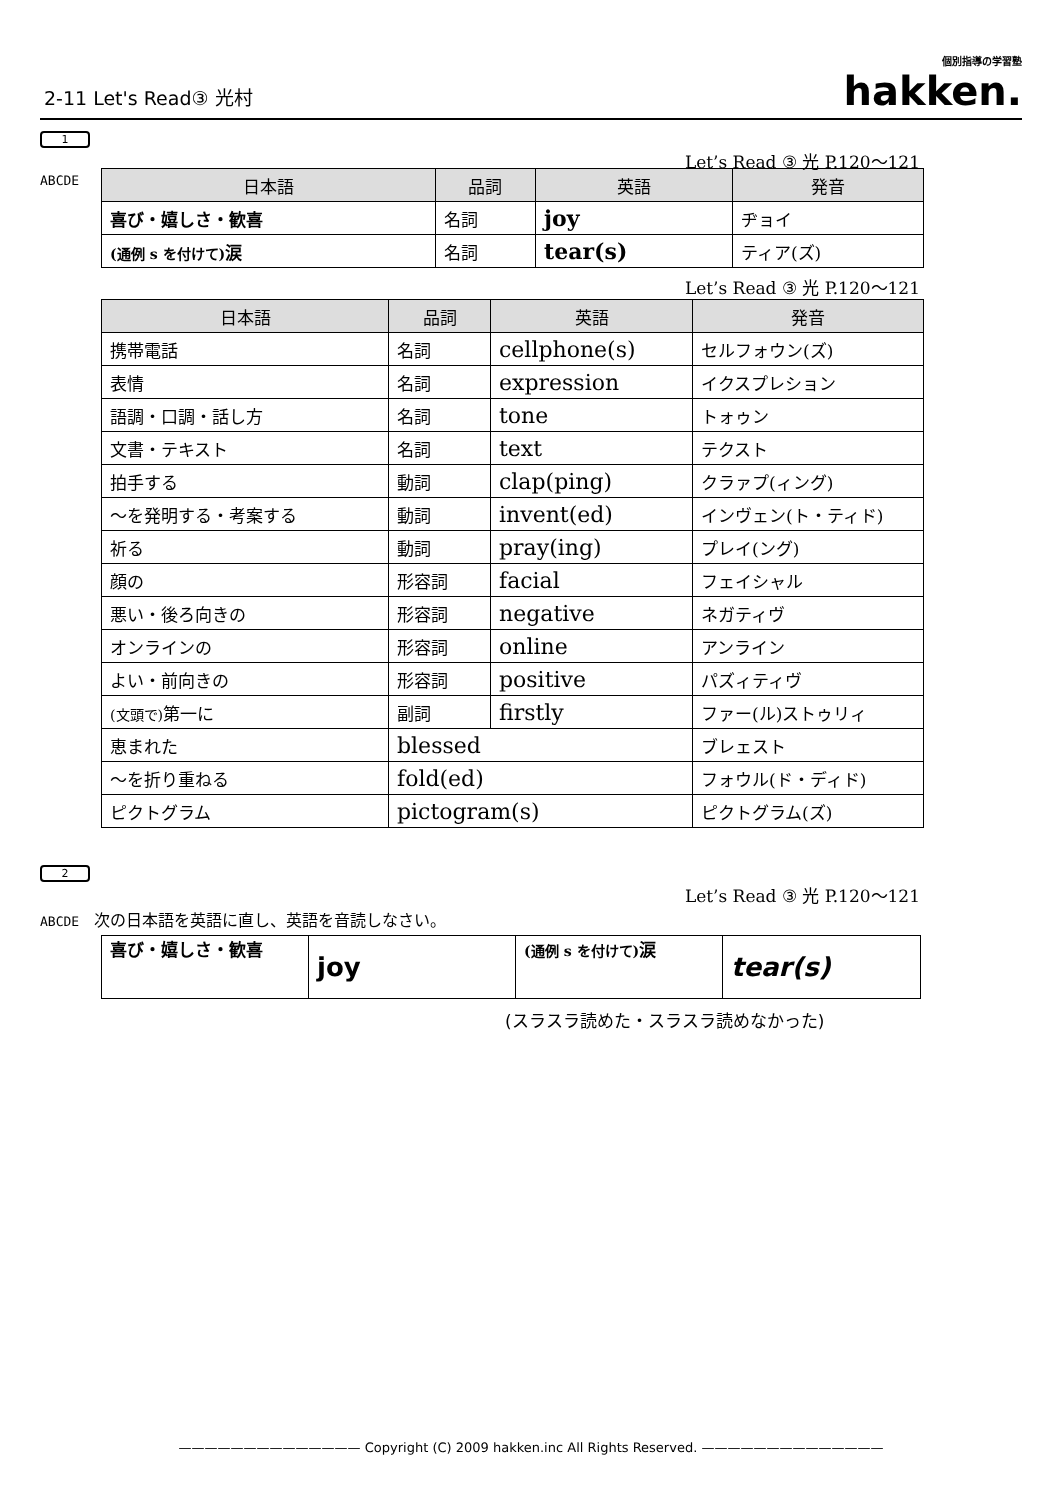2-11 Let's Read③ 光村 個別指導の学習塾
hakken.
1
Let’s Read ③ 光 P.120～121
ABCDE
| 日本語 | 品詞 | 英語 | 発音 |
| --- | --- | --- | --- |
| 喜び・嬉しさ・歓喜 | 名詞 | joy | ヂョイ |
| (通例 s を付けて) 涙 | 名詞 | tear(s) | ティア(ズ) |
Let’s Read ③ 光 P.120～121
| 日本語 | 品詞 | 英語 | 発音 |
| --- | --- | --- | --- |
| 携帯電話 | 名詞 | cellphone(s) | セルフォウン(ズ) |
| 表情 | 名詞 | expression | イクスプレション |
| 語調・口調・話し方 | 名詞 | tone | トォゥン |
| 文書・テキスト | 名詞 | text | テクスト |
| 拍手する | 動詞 | clap(ping) | クラァプ(ィング) |
| ～を発明する・考案する | 動詞 | invent(ed) | インヴェン(ト・ティド) |
| 祈る | 動詞 | pray(ing) | プレイ(ング) |
| 顔の | 形容詞 | facial | フェイシャル |
| 悪い・後ろ向きの | 形容詞 | negative | ネガティヴ |
| オンラインの | 形容詞 | online | アンライン |
| よい・前向きの | 形容詞 | positive | パズィティヴ |
| (文頭で) 第一に | 副詞 | firstly | ファー(ル)ストゥリィ |
| 恵まれた | blessed | | ブレェスト |
| ～を折り重ねる | fold(ed) | | フォウル(ド・ディド) |
| ピクトグラム | pictogram(s) | | ピクトグラム(ズ) |
2
Let’s Read ③ 光 P.120～121
ABCDE 次の日本語を英語に直し、英語を音読しなさい。
| 喜び・嬉しさ・歓喜 | joy | (通例 s を付けて) 涙 | tear(s) |
(スラスラ読めた・スラスラ読めなかった)
—————————————— Copyright (C) 2009 hakken.inc All Rights Reserved. ——————————————